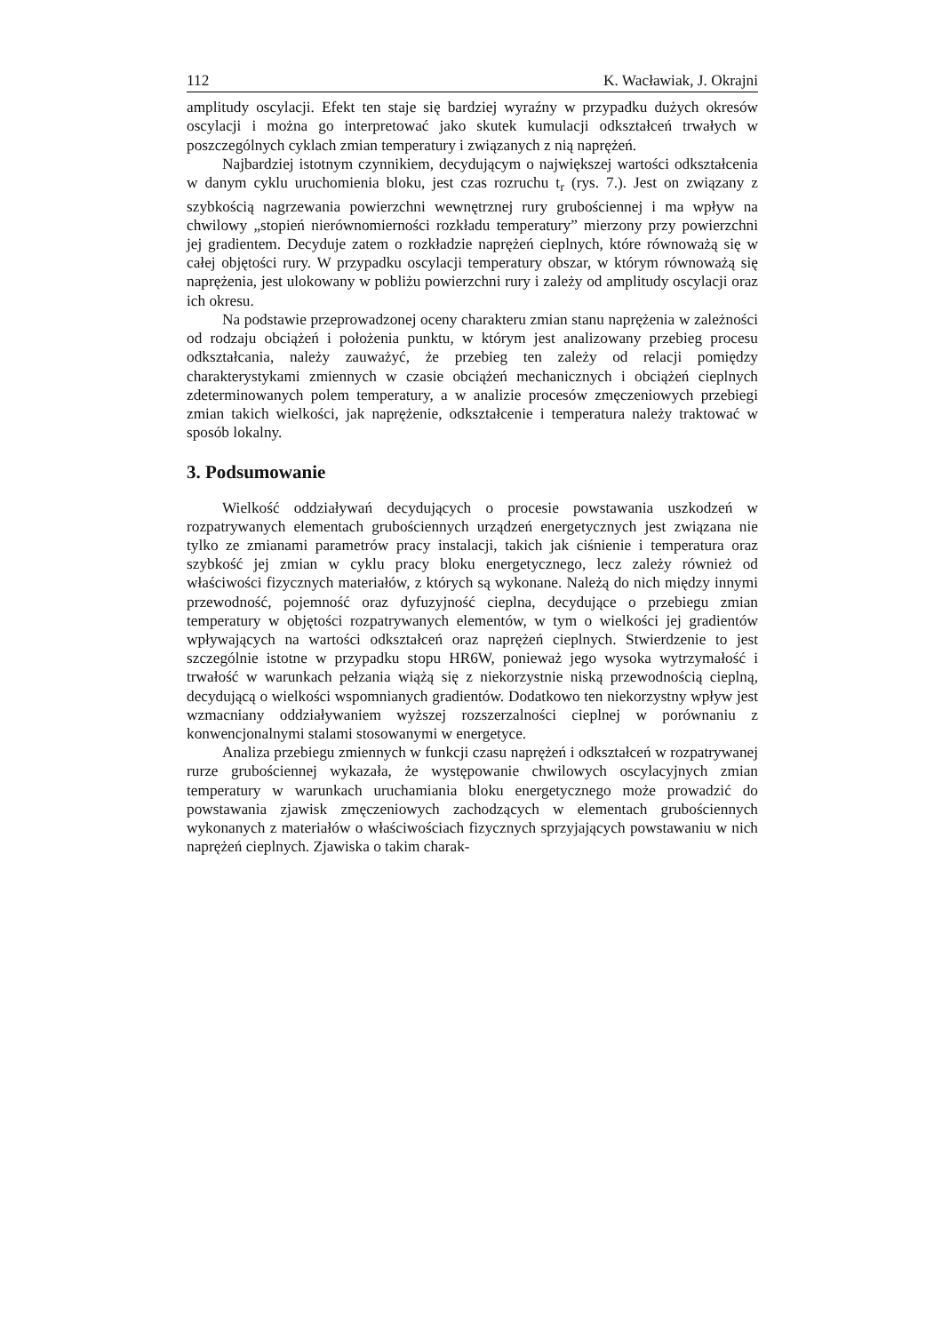112 K. Wacławiak, J. Okrajni
amplitudy oscylacji. Efekt ten staje się bardziej wyraźny w przypadku dużych okresów oscylacji i można go interpretować jako skutek kumulacji odkształceń trwałych w poszczególnych cyklach zmian temperatury i związanych z nią naprężeń.
Najbardziej istotnym czynnikiem, decydującym o największej wartości odkształcenia w danym cyklu uruchomienia bloku, jest czas rozruchu t<sub>r</sub> (rys. 7.). Jest on związany z szybkością nagrzewania powierzchni wewnętrznej rury grubościennej i ma wpływ na chwilowy „stopień nierównomierności rozkładu temperatury” mierzony przy powierzchni jej gradientem. Decyduje zatem o rozkładzie naprężeń cieplnych, które równoważą się w całej objętości rury. W przypadku oscylacji temperatury obszar, w którym równoważą się naprężenia, jest ulokowany w pobliżu powierzchni rury i zależy od amplitudy oscylacji oraz ich okresu.
Na podstawie przeprowadzonej oceny charakteru zmian stanu naprężenia w zależności od rodzaju obciążeń i położenia punktu, w którym jest analizowany przebieg procesu odkształcania, należy zauważyć, że przebieg ten zależy od relacji pomiędzy charakterystykami zmiennych w czasie obciążeń mechanicznych i obciążeń cieplnych zdeterminowanych polem temperatury, a w analizie procesów zmęczeniowych przebiegi zmian takich wielkości, jak naprężenie, odkształcenie i temperatura należy traktować w sposób lokalny.
3. Podsumowanie
Wielkość oddziaływań decydujących o procesie powstawania uszkodzeń w rozpatrywanych elementach grubościennych urządzeń energetycznych jest związana nie tylko ze zmianami parametrów pracy instalacji, takich jak ciśnienie i temperatura oraz szybkość jej zmian w cyklu pracy bloku energetycznego, lecz zależy również od właściwości fizycznych materiałów, z których są wykonane. Należą do nich między innymi przewodność, pojemność oraz dyfuzyjność cieplna, decydujące o przebiegu zmian temperatury w objętości rozpatrywanych elementów, w tym o wielkości jej gradientów wpływających na wartości odkształceń oraz naprężeń cieplnych. Stwierdzenie to jest szczególnie istotne w przypadku stopu HR6W, ponieważ jego wysoka wytrzymałość i trwałość w warunkach pełzania wiążą się z niekorzystnie niską przewodnością cieplną, decydującą o wielkości wspomnianych gradientów. Dodatkowo ten niekorzystny wpływ jest wzmacniany oddziaływaniem wyższej rozszerzalności cieplnej w porównaniu z konwencjonalnymi stalami stosowanymi w energetyce.
Analiza przebiegu zmiennych w funkcji czasu naprężeń i odkształceń w rozpatrywanej rurze grubościennej wykazała, że występowanie chwilowych oscylacyjnych zmian temperatury w warunkach uruchamiania bloku energetycznego może prowadzić do powstawania zjawisk zmęczeniowych zachodzących w elementach grubościennych wykonanych z materiałów o właściwościach fizycznych sprzyjających powstawaniu w nich naprężeń cieplnych. Zjawiska o takim charak-